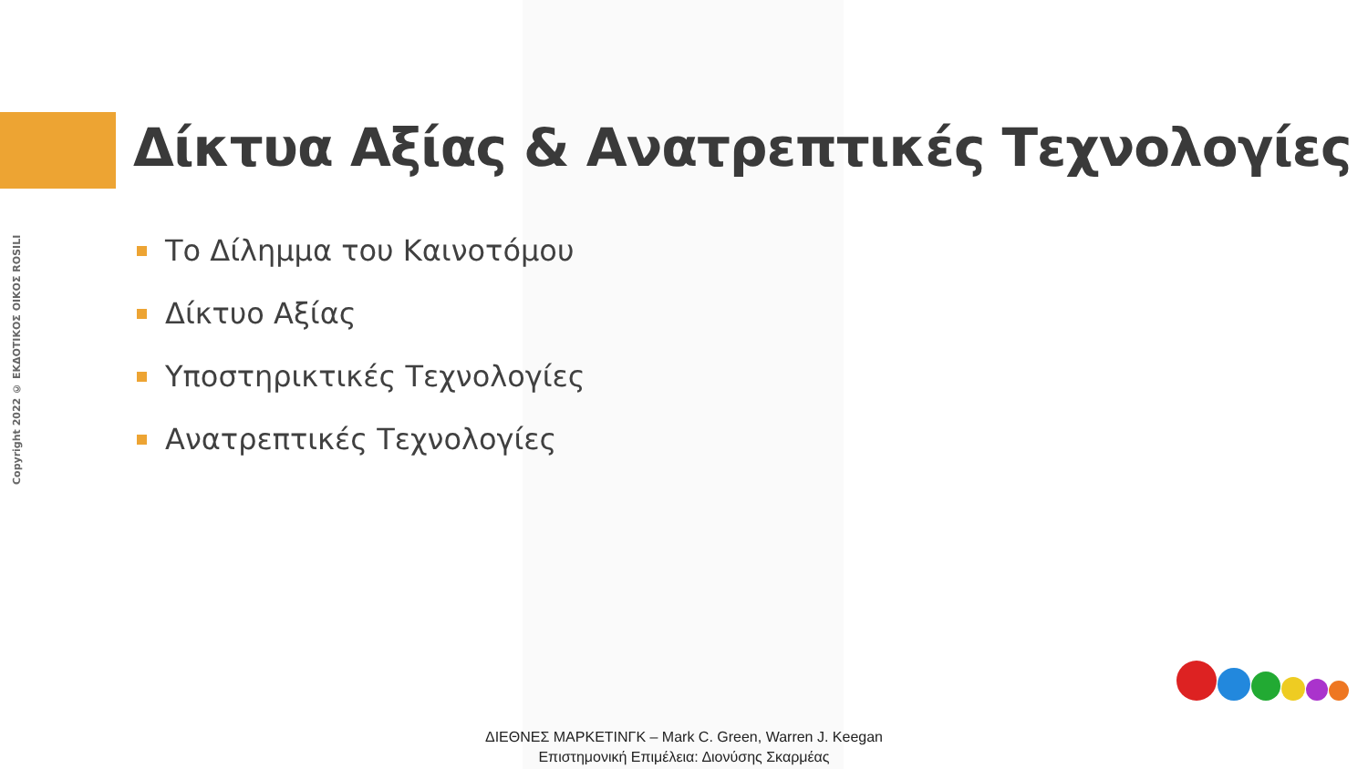Copyright 2022 © ΕΚΔΟΤΙΚΟΣ ΟΙΚΟΣ ROSILI
Δίκτυα Αξίας & Ανατρεπτικές Τεχνολογίες
Το Δίλημμα του Καινοτόμου
Δίκτυο Αξίας
Υποστηρικτικές Τεχνολογίες
Ανατρεπτικές Τεχνολογίες
ΔΙΕΘΝΕΣ ΜΑΡΚΕΤΙΝΓΚ – Mark C. Green, Warren J. Keegan
Επιστημονική Επιμέλεια: Διονύσης Σκαρμέας